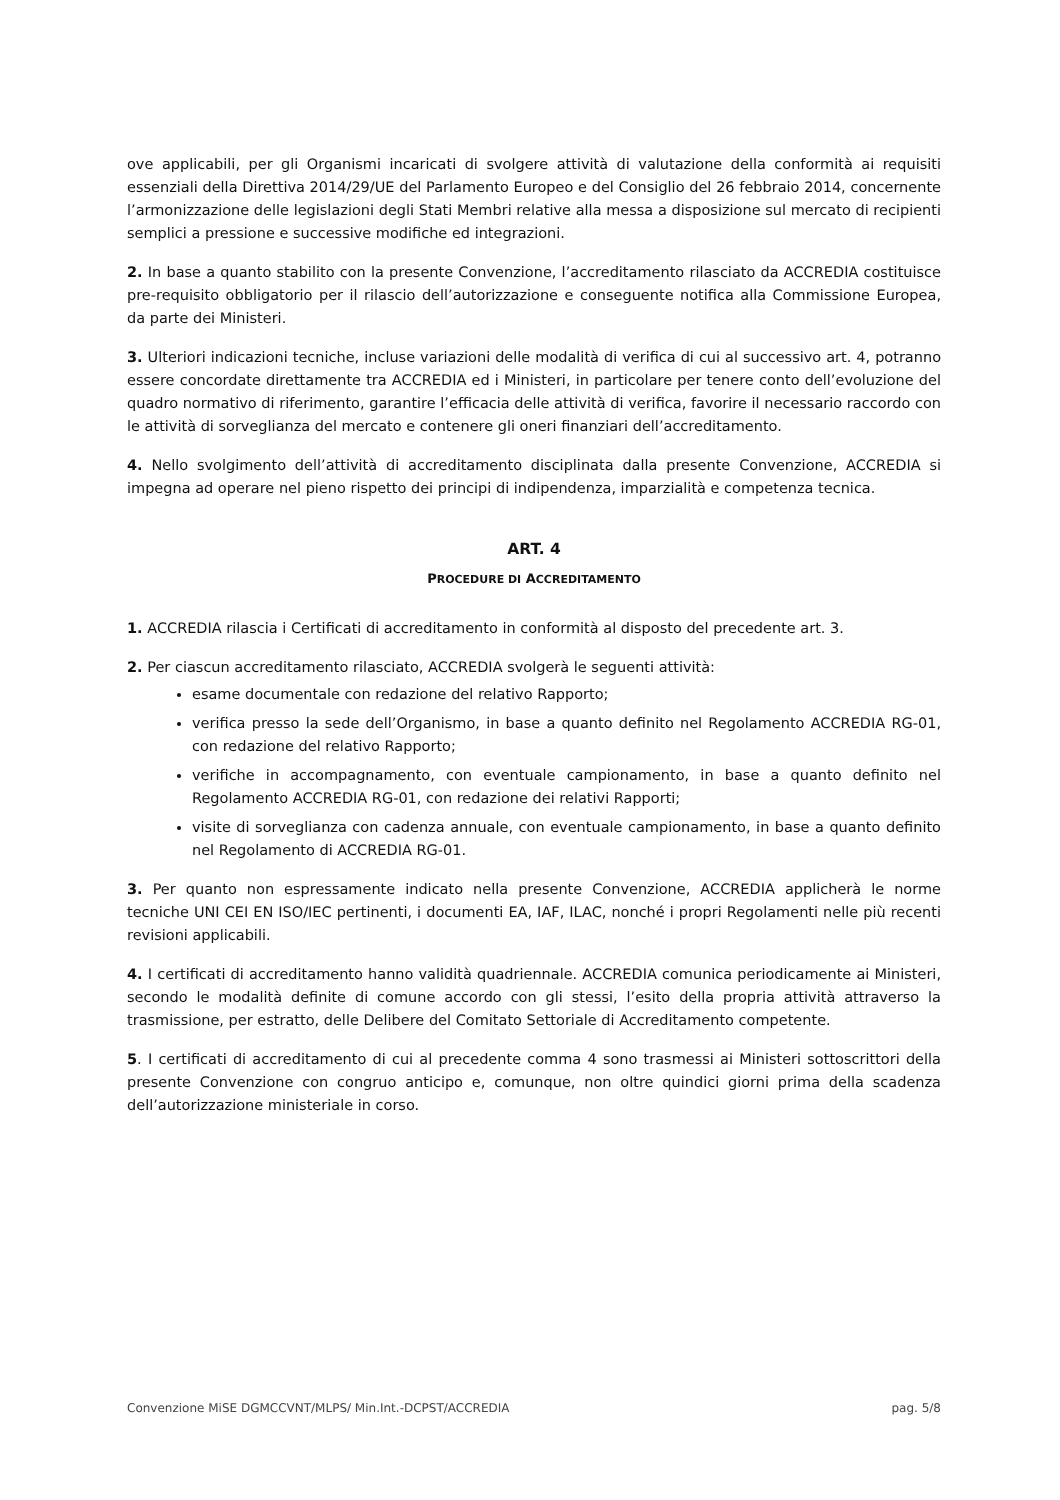ove applicabili, per gli Organismi incaricati di svolgere attività di valutazione della conformità ai requisiti essenziali della Direttiva 2014/29/UE del Parlamento Europeo e del Consiglio del 26 febbraio 2014, concernente l’armonizzazione delle legislazioni degli Stati Membri relative alla messa a disposizione sul mercato di recipienti semplici a pressione e successive modifiche ed integrazioni.
2. In base a quanto stabilito con la presente Convenzione, l’accreditamento rilasciato da ACCREDIA costituisce pre-requisito obbligatorio per il rilascio dell’autorizzazione e conseguente notifica alla Commissione Europea, da parte dei Ministeri.
3. Ulteriori indicazioni tecniche, incluse variazioni delle modalità di verifica di cui al successivo art. 4, potranno essere concordate direttamente tra ACCREDIA ed i Ministeri, in particolare per tenere conto dell’evoluzione del quadro normativo di riferimento, garantire l’efficacia delle attività di verifica, favorire il necessario raccordo con le attività di sorveglianza del mercato e contenere gli oneri finanziari dell’accreditamento.
4. Nello svolgimento dell’attività di accreditamento disciplinata dalla presente Convenzione, ACCREDIA si impegna ad operare nel pieno rispetto dei principi di indipendenza, imparzialità e competenza tecnica.
ART. 4
PROCEDURE DI ACCREDITAMENTO
1. ACCREDIA rilascia i Certificati di accreditamento in conformità al disposto del precedente art. 3.
2. Per ciascun accreditamento rilasciato, ACCREDIA svolgerà le seguenti attività:
esame documentale con redazione del relativo Rapporto;
verifica presso la sede dell’Organismo, in base a quanto definito nel Regolamento ACCREDIA RG-01, con redazione del relativo Rapporto;
verifiche in accompagnamento, con eventuale campionamento, in base a quanto definito nel Regolamento ACCREDIA RG-01, con redazione dei relativi Rapporti;
visite di sorveglianza con cadenza annuale, con eventuale campionamento, in base a quanto definito nel Regolamento di ACCREDIA RG-01.
3. Per quanto non espressamente indicato nella presente Convenzione, ACCREDIA applicherà le norme tecniche UNI CEI EN ISO/IEC pertinenti, i documenti EA, IAF, ILAC, nonché i propri Regolamenti nelle più recenti revisioni applicabili.
4. I certificati di accreditamento hanno validità quadriennale. ACCREDIA comunica periodicamente ai Ministeri, secondo le modalità definite di comune accordo con gli stessi, l’esito della propria attività attraverso la trasmissione, per estratto, delle Delibere del Comitato Settoriale di Accreditamento competente.
5. I certificati di accreditamento di cui al precedente comma 4 sono trasmessi ai Ministeri sottoscrittori della presente Convenzione con congruo anticipo e, comunque, non oltre quindici giorni prima della scadenza dell’autorizzazione ministeriale in corso.
Convenzione MiSE DGMCCVNT/MLPS/ Min.Int.-DCPST/ACCREDIA pag. 5/8